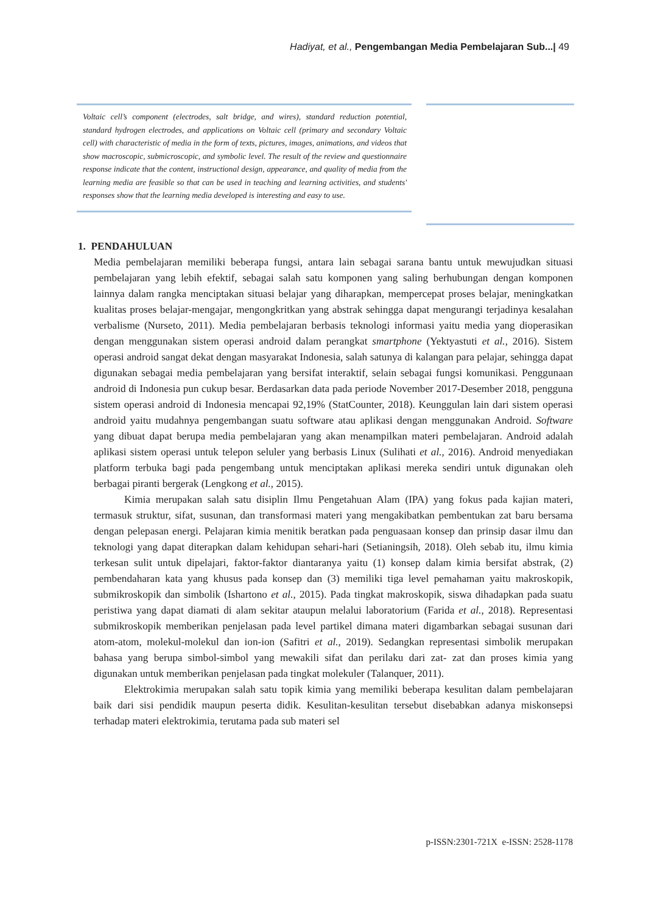Hadiyat, et al., Pengembangan Media Pembelajaran Sub...| 49
Voltaic cell’s component (electrodes, salt bridge, and wires), standard reduction potential, standard hydrogen electrodes, and applications on Voltaic cell (primary and secondary Voltaic cell) with characteristic of media in the form of texts, pictures, images, animations, and videos that show macroscopic, submicroscopic, and symbolic level. The result of the review and questionnaire response indicate that the content, instructional design, appearance, and quality of media from the learning media are feasible so that can be used in teaching and learning activities, and students' responses show that the learning media developed is interesting and easy to use.
1. PENDAHULUAN
Media pembelajaran memiliki beberapa fungsi, antara lain sebagai sarana bantu untuk mewujudkan situasi pembelajaran yang lebih efektif, sebagai salah satu komponen yang saling berhubungan dengan komponen lainnya dalam rangka menciptakan situasi belajar yang diharapkan, mempercepat proses belajar, meningkatkan kualitas proses belajar-mengajar, mengongkritkan yang abstrak sehingga dapat mengurangi terjadinya kesalahan verbalisme (Nurseto, 2011). Media pembelajaran berbasis teknologi informasi yaitu media yang dioperasikan dengan menggunakan sistem operasi android dalam perangkat smartphone (Yektyastuti et al., 2016). Sistem operasi android sangat dekat dengan masyarakat Indonesia, salah satunya di kalangan para pelajar, sehingga dapat digunakan sebagai media pembelajaran yang bersifat interaktif, selain sebagai fungsi komunikasi. Penggunaan android di Indonesia pun cukup besar. Berdasarkan data pada periode November 2017-Desember 2018, pengguna sistem operasi android di Indonesia mencapai 92,19% (StatCounter, 2018). Keunggulan lain dari sistem operasi android yaitu mudahnya pengembangan suatu software atau aplikasi dengan menggunakan Android. Software yang dibuat dapat berupa media pembelajaran yang akan menampilkan materi pembelajaran. Android adalah aplikasi sistem operasi untuk telepon seluler yang berbasis Linux (Sulihati et al., 2016). Android menyediakan platform terbuka bagi pada pengembang untuk menciptakan aplikasi mereka sendiri untuk digunakan oleh berbagai piranti bergerak (Lengkong et al., 2015).
Kimia merupakan salah satu disiplin Ilmu Pengetahuan Alam (IPA) yang fokus pada kajian materi, termasuk struktur, sifat, susunan, dan transformasi materi yang mengakibatkan pembentukan zat baru bersama dengan pelepasan energi. Pelajaran kimia menitik beratkan pada penguasaan konsep dan prinsip dasar ilmu dan teknologi yang dapat diterapkan dalam kehidupan sehari-hari (Setianingsih, 2018). Oleh sebab itu, ilmu kimia terkesan sulit untuk dipelajari, faktor-faktor diantaranya yaitu (1) konsep dalam kimia bersifat abstrak, (2) pembendaharan kata yang khusus pada konsep dan (3) memiliki tiga level pemahaman yaitu makroskopik, submikroskopik dan simbolik (Ishartono et al., 2015). Pada tingkat makroskopik, siswa dihadapkan pada suatu peristiwa yang dapat diamati di alam sekitar ataupun melalui laboratorium (Farida et al., 2018). Representasi submikroskopik memberikan penjelasan pada level partikel dimana materi digambarkan sebagai susunan dari atom-atom, molekul-molekul dan ion-ion (Safitri et al., 2019). Sedangkan representasi simbolik merupakan bahasa yang berupa simbol-simbol yang mewakili sifat dan perilaku dari zat- zat dan proses kimia yang digunakan untuk memberikan penjelasan pada tingkat molekuler (Talanquer, 2011).
Elektrokimia merupakan salah satu topik kimia yang memiliki beberapa kesulitan dalam pembelajaran baik dari sisi pendidik maupun peserta didik. Kesulitan-kesulitan tersebut disebabkan adanya miskonsepsi terhadap materi elektrokimia, terutama pada sub materi sel
p-ISSN:2301-721X e-ISSN: 2528-1178